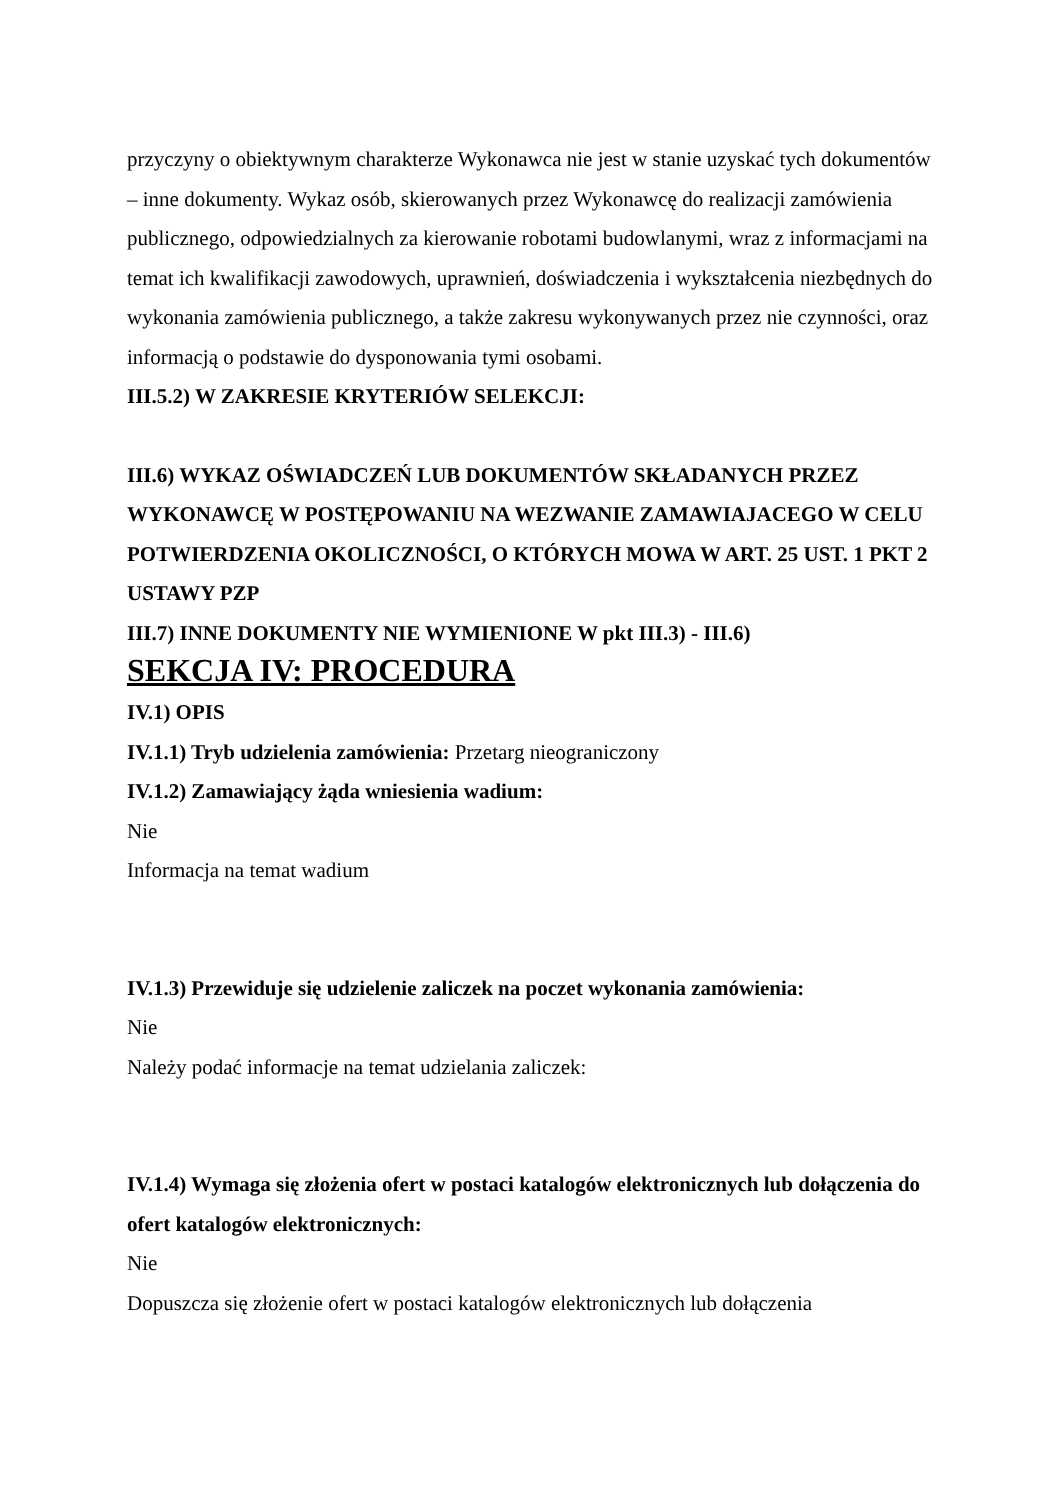przyczyny o obiektywnym charakterze Wykonawca nie jest w stanie uzyskać tych dokumentów – inne dokumenty. Wykaz osób, skierowanych przez Wykonawcę do realizacji zamówienia publicznego, odpowiedzialnych za kierowanie robotami budowlanymi, wraz z informacjami na temat ich kwalifikacji zawodowych, uprawnień, doświadczenia i wykształcenia niezbędnych do wykonania zamówienia publicznego, a także zakresu wykonywanych przez nie czynności, oraz informacją o podstawie do dysponowania tymi osobami.
III.5.2) W ZAKRESIE KRYTERIÓW SELEKCJI:
III.6) WYKAZ OŚWIADCZEŃ LUB DOKUMENTÓW SKŁADANYCH PRZEZ WYKONAWCĘ W POSTĘPOWANIU NA WEZWANIE ZAMAWIAJACEGO W CELU POTWIERDZENIA OKOLICZNOŚCI, O KTÓRYCH MOWA W ART. 25 UST. 1 PKT 2 USTAWY PZP
III.7) INNE DOKUMENTY NIE WYMIENIONE W pkt III.3) - III.6)
SEKCJA IV: PROCEDURA
IV.1) OPIS
IV.1.1) Tryb udzielenia zamówienia: Przetarg nieograniczony
IV.1.2) Zamawiający żąda wniesienia wadium:
Nie
Informacja na temat wadium
IV.1.3) Przewiduje się udzielenie zaliczek na poczet wykonania zamówienia:
Nie
Należy podać informacje na temat udzielania zaliczek:
IV.1.4) Wymaga się złożenia ofert w postaci katalogów elektronicznych lub dołączenia do ofert katalogów elektronicznych:
Nie
Dopuszcza się złożenie ofert w postaci katalogów elektronicznych lub dołączenia